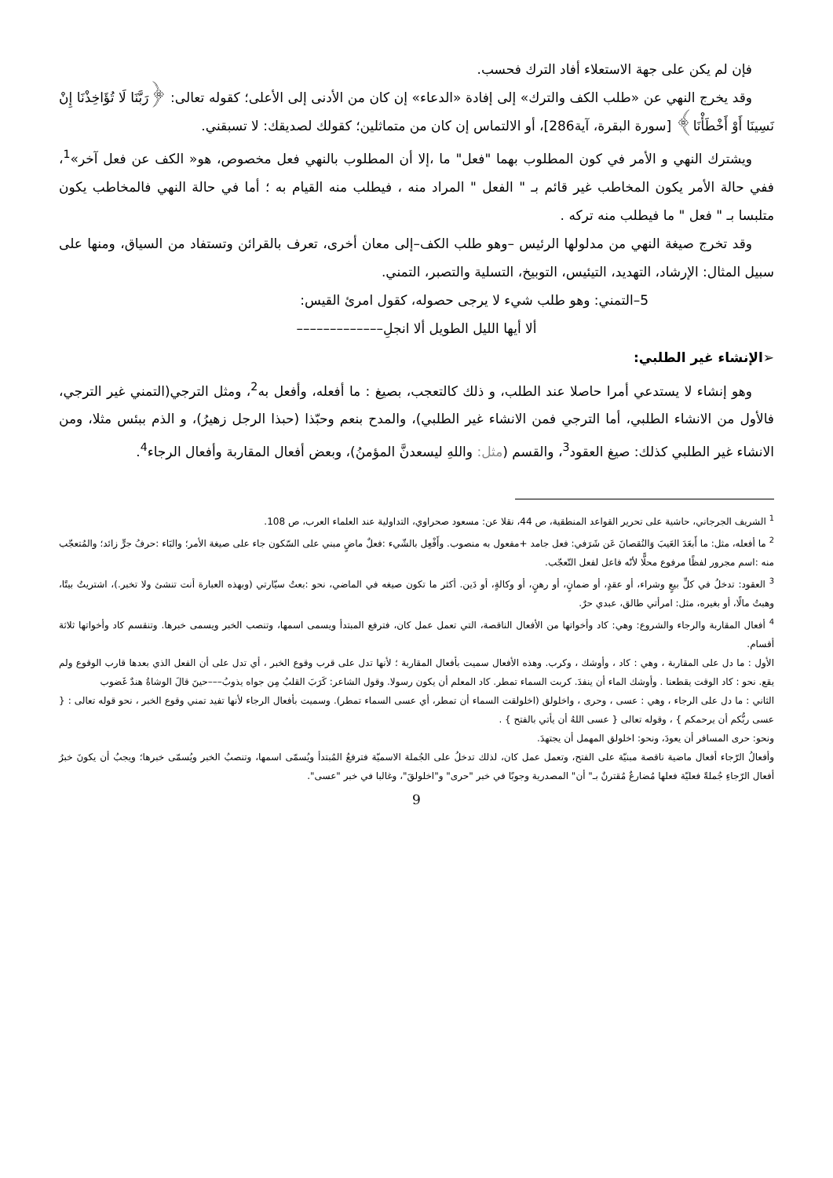فإن لم يكن على جهة الاستعلاء أفاد الترك فحسب.
وقد يخرج النهي عن «طلب الكف والترك» إلى إفادة «الدعاء» إن كان من الأدنى إلى الأعلى؛ كقوله تعالى: ﴿رَبَّنَا لَا تُؤَاخِذْنَا إِنْ نَسِينَا أَوْ أَخْطَأْنَا﴾ [سورة البقرة، آية286]، أو الالتماس إن كان من متماثلين؛ كقولك لصديقك: لا تسبقني.
ويشترك النهي و الأمر في كون المطلوب بهما "فعل" ما ،إلا أن المطلوب بالنهي فعل مخصوص، هو« الكف عن فعل آخر»<sup>1</sup>، ففي حالة الأمر يكون المخاطب غير قائم بـ " الفعل " المراد منه ، فيطلب منه القيام به ؛ أما في حالة النهي فالمخاطب يكون متلبسا بـ " فعل " ما فيطلب منه تركه .
وقد تخرج صيغة النهي من مدلولها الرئيس –وهو طلب الكف–إلى معان أخرى، تعرف بالقرائن وتستفاد من السياق، ومنها على سبيل المثال: الإرشاد، التهديد، التيئيس، التوبيخ، التسلية والتصبر، التمني.
5–التمني: وهو طلب شيء لا يرجى حصوله، كقول امرئ القيس:
ألا أيها الليل الطويل ألا انجلِ–––––––––––––
➢الإنشاء غير الطلبي:
وهو إنشاء لا يستدعي أمرا حاصلا عند الطلب، و ذلك كالتعجب، بصيغ : ما أفعله، وأفعل به<sup>2</sup>، ومثل الترجي(التمني غير الترجي، فالأول من الانشاء الطلبي، أما الترجي فمن الانشاء غير الطلبي)، والمدح بنعم وحبّذا (حبذا الرجل زهيرُ)، و الذم ببئس مثلا، ومن الانشاء غير الطلبي كذلك: صيغ العقود<sup>3</sup>، والقسم (مثل: واللهِ ليسعدنَّ المؤمنُ)، وبعض أفعال المقاربة وأفعال الرجاء<sup>4</sup>.
<sup>1</sup> الشريف الجرجاني، حاشية على تحرير القواعد المنطقية، ص 44، نقلا عن: مسعود صحراوي، التداولية عند العلماء العرب، ص 108.
<sup>2</sup> ما أفعله، مثل: ما أَبعَدَ العَيبَ وَالنُقصانَ عَن شَرَفي: فعل جامد +مفعول به منصوب. وأَفْعِل بالشّيء :فعلٌ ماضٍ مبني على السّكون جاء على صيغة الأمر؛ والبَاء :حرفُ جرٍّ زائد؛ والمُتعجّب منه :اسم مجرور لفظًا مرفوع محلًّا لأنّه فاعل لفعل التّعجّب.
<sup>3</sup> العقود: تدخلُ في كلِّ بيعٍ وشراء، أو عقدٍ، أو ضمانٍ، أو رهنٍ، أو وكالةٍ، أو دَين. أكثر ما تكون صيغه في الماضي، نحو :بعتُ سيّارتي (وبهذه العبارة أنت تنشئ ولا تخبر.)، اشتريتُ بيتًا، وهبتُ مالًا، أو بغيره، مثل: امرأتي طالق، عبدي حرٌ.
<sup>4</sup> أفعال المقاربة والرجاء والشروع: وهي: كاد وأخواتها من الأفعال الناقصة، التي تعمل عمل كان، فترفع المبتدأ ويسمى اسمها، وتنصب الخبر ويسمى خبرها. وتنقسم كاد وأخواتها ثلاثة أقسام.
الأول : ما دل على المقاربة ، وهي : كاد ، وأوشك ، وكرب. وهذه الأفعال سميت بأفعال المقاربة ؛ لأنها تدل على قرب وقوع الخبر ، أي تدل على أن الفعل الذي بعدها قارب الوقوع ولم يقع. نحو : كاد الوقت يقطعنا . وأوشك الماء أن ينفدَ. كربت السماء تمطر. كاد المعلم أن يكون رسولا. وقول الشاعر: كَرَبَ القلبُ مِن جواه يذوبُ–––حينَ قالَ الوشاةُ هندٌ غَضوب
الثاني : ما دل على الرجاء ، وهي : عسى ، وحرى ، واخلولق (اخلولقت السماء أن تمطر، أي عسى السماء تمطر). وسميت بأفعال الرجاء لأنها تفيد تمني وقوع الخبر ، نحو قوله تعالى : { عسى ربُّكم أن يرحمكم } ، وقوله تعالى { عسى اللهُ أن يأتي بالفتح } .
ونحو: حرى المسافر أن يعودَ، ونحو: اخلولق المهمل أن يجتهدَ.
وأفعالُ الرّجاء أفعال ماضية ناقصة مبنيّة على الفتح، وتعمل عمل كان، لذلك تدخلُ على الجُملة الاسميّة فترفعُ المُبتدأ ويُسمّى اسمها، وتنصبُ الخبر ويُسمّى خبرها؛ ويجبُ أن يكونَ خبرُ أفعال الرّجاءِ جُملةً فعليّة فعلها مُضارعٌ مُقترنٌ بـ" أن" المصدرية وجوبًا في خبر "حرى" و"اخلولقَ"، وغالبا في خبر "عسى".
9